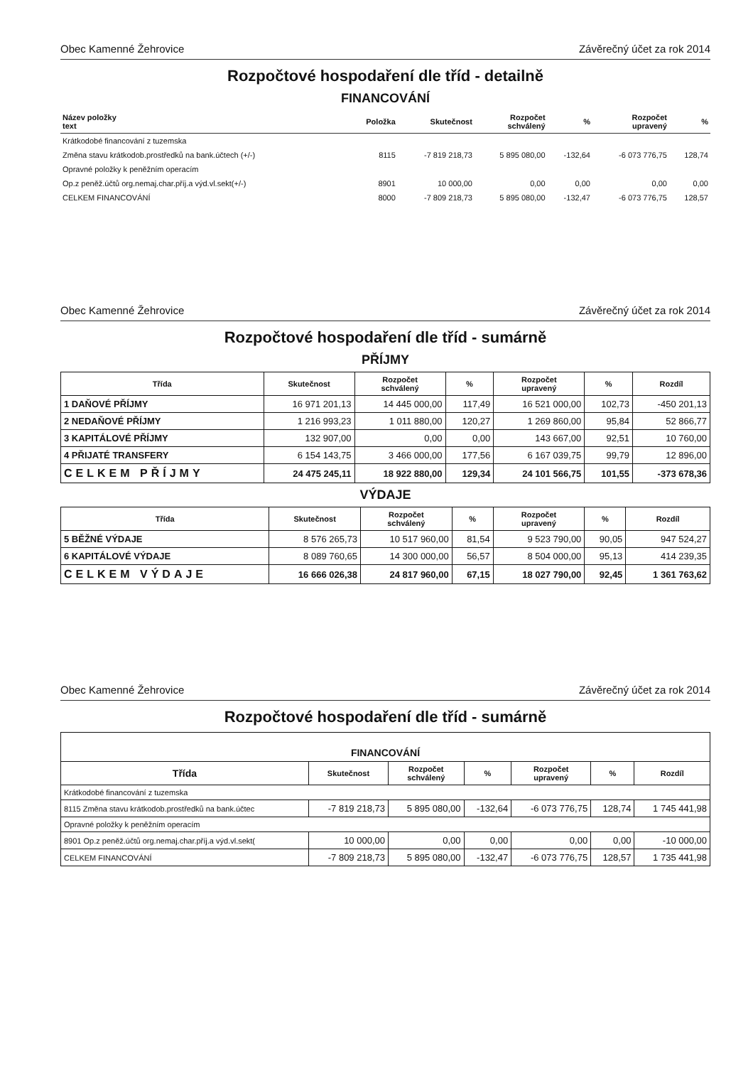Obec Kamenné Žehrovice Závěrečný účet za rok 2014
Rozpočtové hospodaření dle tříd - detailně
FINANCOVÁNÍ
| Název položky text | Položka | Skutečnost | Rozpočet schválený | % | Rozpočet upravený | % |
| --- | --- | --- | --- | --- | --- | --- |
| Krátkodobé financování z tuzemska | | | | | | |
| Změna stavu krátkodob.prostředků na bank.účtech (+/-) | 8115 | -7 819 218,73 | 5 895 080,00 | -132,64 | -6 073 776,75 | 128,74 |
| Opravné položky k peněžním operacím | | | | | | |
| Op.z peněž.účtů org.nemaj.char.příj.a výd.vl.sekt(+/-) | 8901 | 10 000,00 | 0,00 | 0,00 | 0,00 | 0,00 |
| CELKEM FINANCOVÁNÍ | 8000 | -7 809 218,73 | 5 895 080,00 | -132,47 | -6 073 776,75 | 128,57 |
Obec Kamenné Žehrovice Závěrečný účet za rok 2014
Rozpočtové hospodaření dle tříd - sumárně
PŘÍJMY
| Třída | Skutečnost | Rozpočet schválený | % | Rozpočet upravený | % | Rozdíl |
| --- | --- | --- | --- | --- | --- | --- |
| 1 DAŇOVÉ PŘÍJMY | 16 971 201,13 | 14 445 000,00 | 117,49 | 16 521 000,00 | 102,73 | -450 201,13 |
| 2 NEDAŇOVÉ PŘÍJMY | 1 216 993,23 | 1 011 880,00 | 120,27 | 1 269 860,00 | 95,84 | 52 866,77 |
| 3 KAPITÁLOVÉ PŘÍJMY | 132 907,00 | 0,00 | 0,00 | 143 667,00 | 92,51 | 10 760,00 |
| 4 PŘIJATÉ TRANSFERY | 6 154 143,75 | 3 466 000,00 | 177,56 | 6 167 039,75 | 99,79 | 12 896,00 |
| CELKEM PŘÍJMY | 24 475 245,11 | 18 922 880,00 | 129,34 | 24 101 566,75 | 101,55 | -373 678,36 |
VÝDAJE
| Třída | Skutečnost | Rozpočet schválený | % | Rozpočet upravený | % | Rozdíl |
| --- | --- | --- | --- | --- | --- | --- |
| 5 BĚŽNÉ VÝDAJE | 8 576 265,73 | 10 517 960,00 | 81,54 | 9 523 790,00 | 90,05 | 947 524,27 |
| 6 KAPITÁLOVÉ VÝDAJE | 8 089 760,65 | 14 300 000,00 | 56,57 | 8 504 000,00 | 95,13 | 414 239,35 |
| CELKEM VÝDAJE | 16 666 026,38 | 24 817 960,00 | 67,15 | 18 027 790,00 | 92,45 | 1 361 763,62 |
Obec Kamenné Žehrovice Závěrečný účet za rok 2014
Rozpočtové hospodaření dle tříd - sumárně
| FINANCOVÁNÍ | | | | | | |
| --- | --- | --- | --- | --- | --- | --- |
| Třída | Skutečnost | Rozpočet schválený | % | Rozpočet upravený | % | Rozdíl |
| Krátkodobé financování z tuzemska | | | | | | |
| 8115 Změna stavu krátkodob.prostředků na bank.účtec | -7 819 218,73 | 5 895 080,00 | -132,64 | -6 073 776,75 | 128,74 | 1 745 441,98 |
| Opravné položky k peněžním operacím | | | | | | |
| 8901 Op.z peněž.účtů org.nemaj.char.příj.a výd.vl.sekt( | 10 000,00 | 0,00 | 0,00 | 0,00 | 0,00 | -10 000,00 |
| CELKEM FINANCOVÁNÍ | -7 809 218,73 | 5 895 080,00 | -132,47 | -6 073 776,75 | 128,57 | 1 735 441,98 |